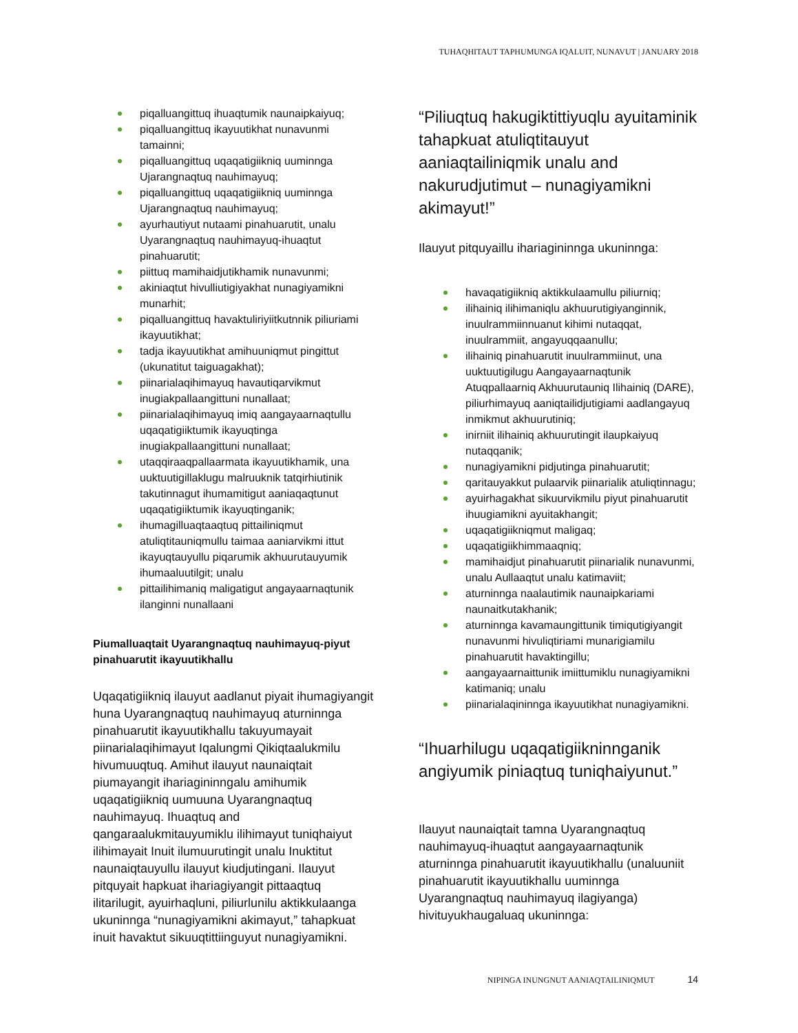TUHAQHITAUT TAPHUMUNGA IQALUIT, NUNAVUT | JANUARY 2018
piqalluangittuq ihuaqtumik naunaipkaiyuq;
piqalluangittuq ikayuutikhat nunavunmi tamainni;
piqalluangittuq uqaqatigiikniq uuminnga Ujarangnaqtuq nauhimayuq;
piqalluangittuq uqaqatigiikniq uuminnga Ujarangnaqtuq nauhimayuq;
ayurhautiyut nutaami pinahuarutit, unalu Uyarangnaqtuq nauhimayuq-ihuaqtut pinahuarutit;
piittuq mamihaidjutikhamik nunavunmi;
akiniaqtut hivulliutigiyakhat nunagiyamikni munarhit;
piqalluangittuq havaktuliriyiitkutnnik piliuriami ikayuutikhat;
tadja ikayuutikhat amihuuniqmut pingittut (ukunatitut taiguagakhat);
piinarialaqihimayuq havautiqarvikmut inugiakpallaangittuni nunallaat;
piinarialaqihimayuq imiq aangayaarnaqtullu uqaqatigiiktumik ikayuqtinga inugiakpallaangittuni nunallaat;
utaqqiraaqpallaarmata ikayuutikhamik, una uuktuutigillaklugu malruuknik tatqirhiutinik takutinnagut ihumamitigut aaniaqaqtunut uqaqatigiiktumik ikayuqtinganik;
ihumagilluaqtaaqtuq pittailiniqmut atuliqtitauniqmullu taimaa aaniarvikmi ittut ikayuqtauyullu piqarumik akhuurutauyumik ihumaaluutilgit; unalu
pittailihimaniq maligatigut angayaarnaqtunik ilanginni nunallaani
Piumalluaqtait Uyarangnaqtuq nauhimayuq-piyut pinahuarutit ikayuutikhallu
Uqaqatigiikniq ilauyut aadlanut piyait ihumagiyangit huna Uyarangnaqtuq nauhimayuq aturninnga pinahuarutit ikayuutikhallu takuyumayait piinarialaqihimayut Iqalungmi Qikiqtaalukmilu hivumuuqtuq. Amihut ilauyut naunaiqtait piumayangit ihariagininngalu amihumik uqaqatigiikniq uumuuna Uyarangnaqtuq nauhimayuq. Ihuaqtuq and qangaraalukmitauyumiklu ilihimayut tuniqhaiyut ilihimayait Inuit ilumuurutingit unalu Inuktitut naunaiqtauyullu ilauyut kiudjutingani. Ilauyut pitquyait hapkuat ihariagiyangit pittaaqtuq ilitarilugit, ayuirhaqluni, piliurlunilu aktikkulaanga ukuninnga “nunagiyamikni akimayut,” tahapkuat inuit havaktut sikuuqtittiinguyut nunagiyamikni.
“Piliuqtuq hakugiktittiyuqlu ayuitaminik tahapkuat atuliqtitauyut aaniaqtailiniqmik unalu and nakurudjutimut – nunagiyamikni akimayut!”
Ilauyut pitquyaillu ihariagininnga ukuninnga:
havaqatigiikniq aktikkulaamullu piliurniq;
ilihainiq ilihimaniqlu akhuurutigiyanginnik, inuulrammiinnuanut kihimi nutaqqat, inuulrammiit, angayuqqaanullu;
ilihainiq pinahuarutit inuulrammiinut, una uuktuutigilugu Aangayaarnaqtunik Atuqpallaarniq Akhuurutauniq Ilihainiq (DARE), piliurhimayuq aaniqtailidjutigiami aadlangayuq inmikmut akhuurutiniq;
inirniit ilihainiq akhuurutingit ilaupkaiyuq nutaqqanik;
nunagiyamikni pidjutinga pinahuarutit;
qaritauyakkut pulaarvik piinarialik atuliqtinnagu;
ayuirhagakhat sikuurvikmilu piyut pinahuarutit ihuugiamikni ayuitakhangit;
uqaqatigiikniqmut maligaq;
uqaqatigiikhimmaaqniq;
mamihaidjut pinahuarutit piinarialik nunavunmi, unalu Aullaaqtut unalu katimaviit;
aturninnga naalautimik naunaipkariami naunaitkutakhanik;
aturninnga kavamaungittunik timiqutigiyangit nunavunmi hivuliqtiriami munarigiamilu pinahuarutit havaktingillu;
aangayaarnaittunik imiittumiklu nunagiyamikni katimaniq; unalu
piinarialaqininnga ikayuutikhat nunagiyamikni.
“Ihuarhilugu uqaqatigiikninnganik angiyumik piniaqtuq tuniqhaiyunut.”
Ilauyut naunaiqtait tamna Uyarangnaqtuq nauhimayuq-ihuaqtut aangayaarnaqtunik aturninnga pinahuarutit ikayuutikhallu (unaluuniit pinahuarutit ikayuutikhallu uuminnga Uyarangnaqtuq nauhimayuq ilagiyanga) hivituyukhaugaluaq ukuninnga:
NIPINGA INUNGNUT AANIAQTAILINIQMUT 14